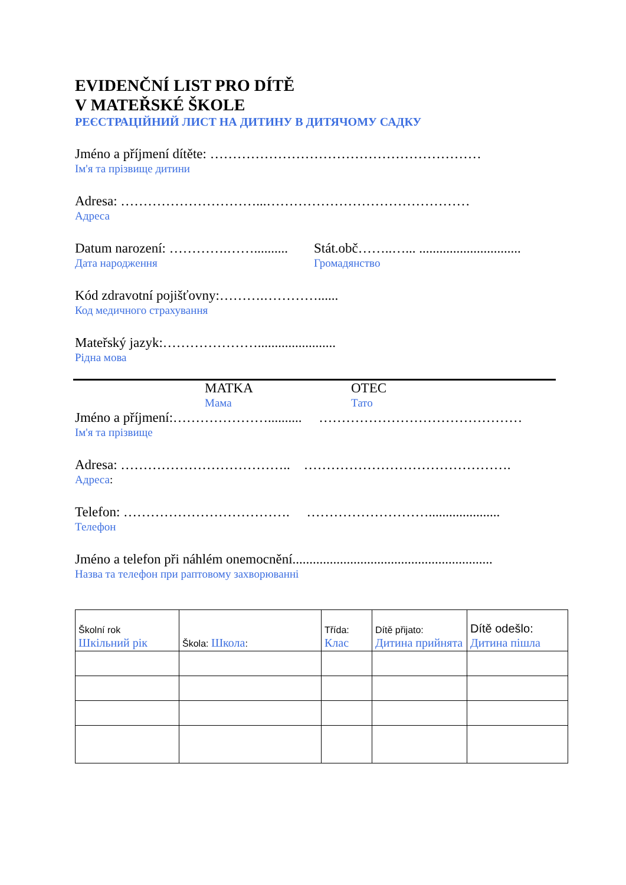EVIDENČNÍ LIST PRO DÍTĚ
V MATEŘSKÉ ŠKOLE
РЕЄСТРАЦІЙНИЙ ЛИСТ НА ДИТИНУ В ДИТЯЧОМУ САДКУ
Jméno a příjmení dítěte: ……………………………………………………
Ім'я та прізвище дитини
Adresa: …………………………...………………………………………
Адреса
Datum narození: ………….……..........
Дата народження
Stát.obč……..…... ..............................
Громадянство
Kód zdravotní pojišťovny:……….…………......
Код медичного страхування
Mateřský jazyk:………………….......................
Рідна мова
MATKA
Мама
OTEC
Тато
Jméno a příjmení:………………….......... ………………………………………
Ім'я та прізвище
Adresa: ……………………………….. ……………………………………….
Адреса:
Telefon: ………………………………. ……………………….....................
Телефон
Jméno a telefon při náhlém onemocnění...........................................................
Назва та телефон при раптовому захворюванні
| Školní rok Шкільний рік | Škola: Школа : | Třída: Клас | Dítě přijato: Дитина прийнята | Dítě odešlo: Дитина пішла |